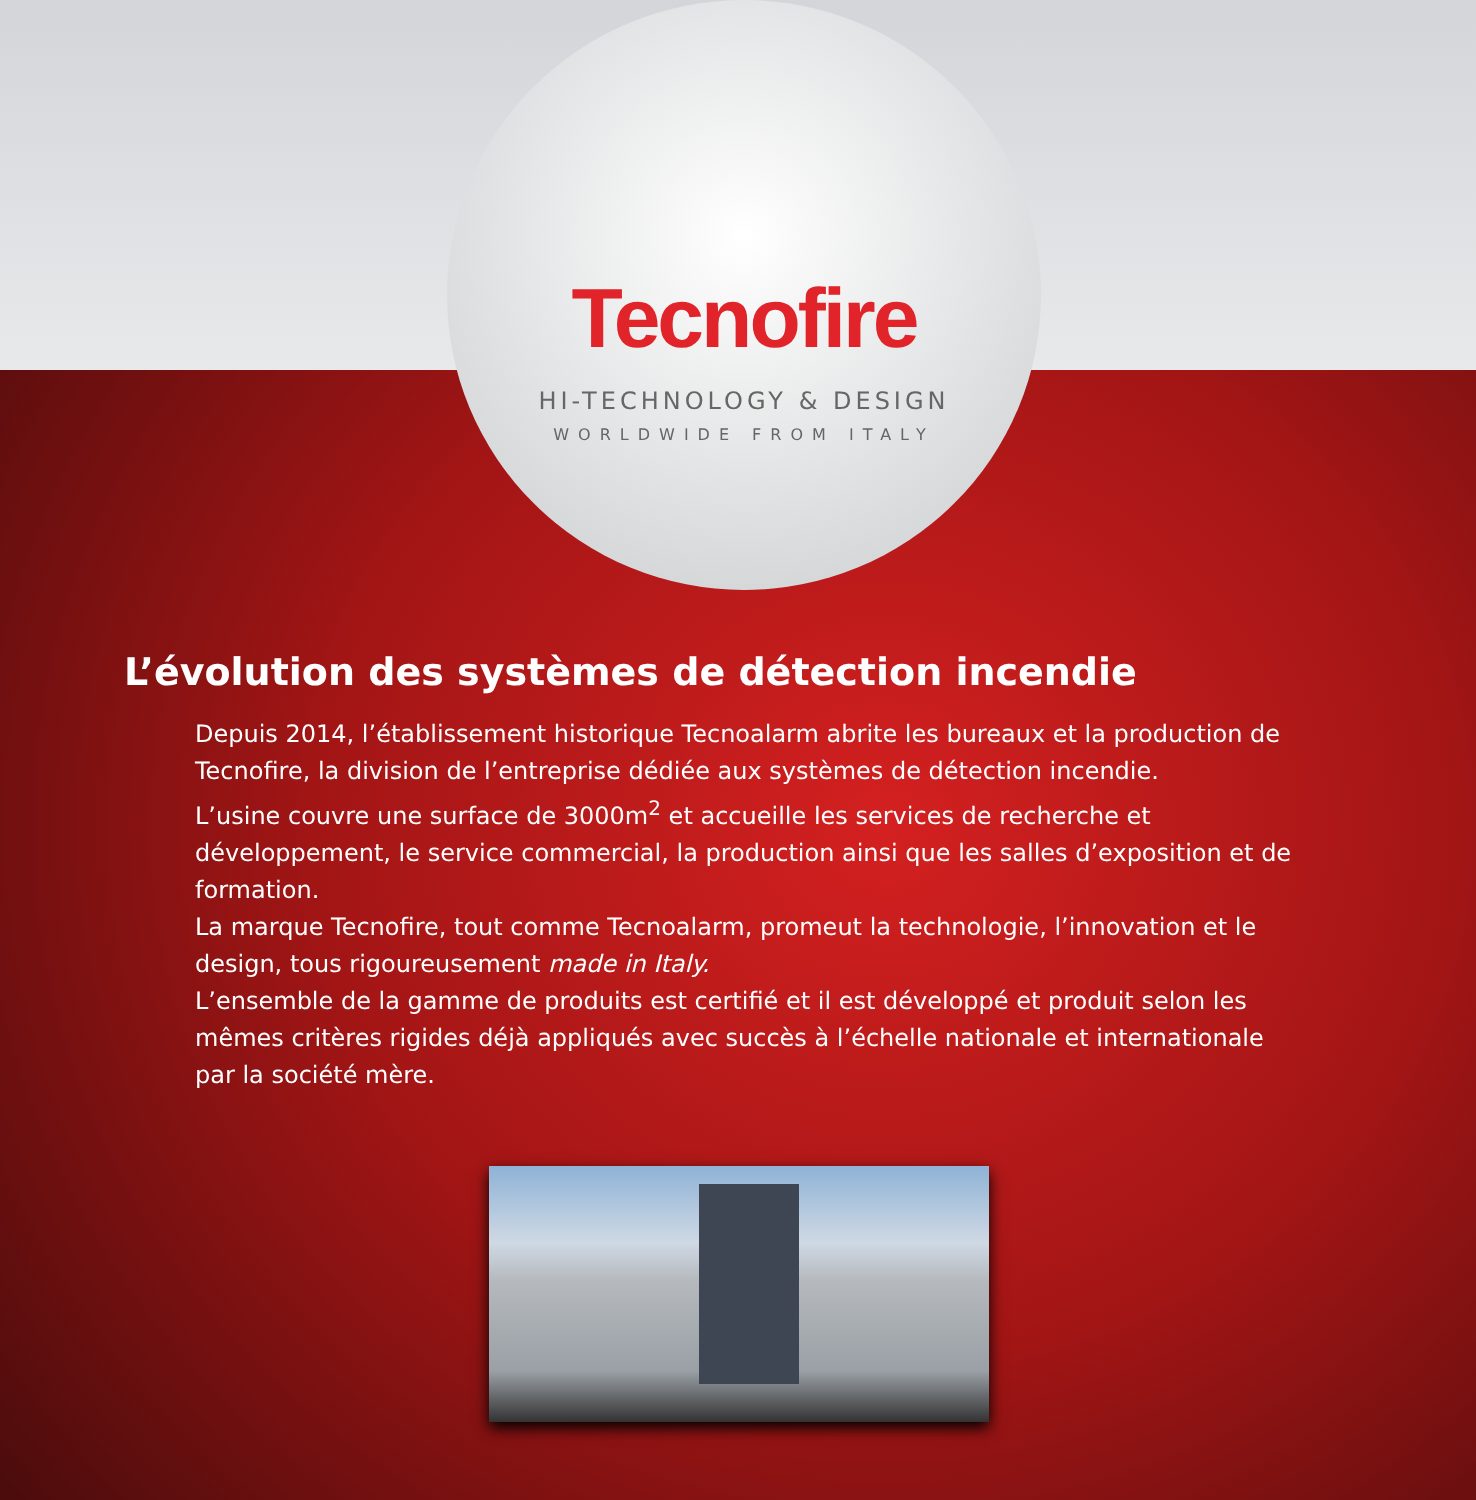Tecnofire
HI-TECHNOLOGY & DESIGN
WORLDWIDE FROM ITALY
L’évolution des systèmes de détection incendie
Depuis 2014, l’établissement historique Tecnoalarm abrite les bureaux et la production de Tecnofire, la division de l’entreprise dédiée aux systèmes de détection incendie.
L’usine couvre une surface de 3000m<sup>2</sup> et accueille les services de recherche et développement, le service commercial, la production ainsi que les salles d’exposition et de formation.
La marque Tecnofire, tout comme Tecnoalarm, promeut la technologie, l’innovation et le design, tous rigoureusement made in Italy.
L’ensemble de la gamme de produits est certifié et il est développé et produit selon les mêmes critères rigides déjà appliqués avec succès à l’échelle nationale et internationale par la société mère.